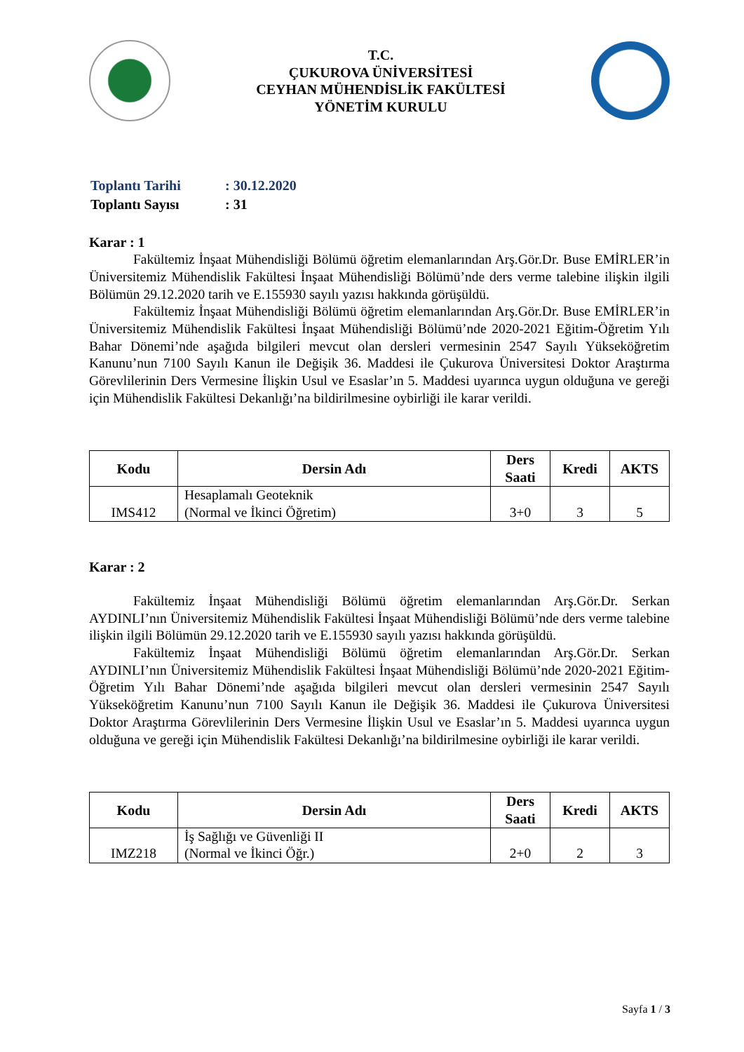T.C.
ÇUKUROVA ÜNİVERSİTESİ
CEYHAN MÜHENDİSLİK FAKÜLTESİ
YÖNETİM KURULU
| Toplantı Tarihi | : 30.12.2020 |
| Toplantı Sayısı | : 31 |
Karar : 1
Fakültemiz İnşaat Mühendisliği Bölümü öğretim elemanlarından Arş.Gör.Dr. Buse EMİRLER’in Üniversitemiz Mühendislik Fakültesi İnşaat Mühendisliği Bölümü’nde ders verme talebine ilişkin ilgili Bölümün 29.12.2020 tarih ve E.155930 sayılı yazısı hakkında görüşüldü.
Fakültemiz İnşaat Mühendisliği Bölümü öğretim elemanlarından Arş.Gör.Dr. Buse EMİRLER’in Üniversitemiz Mühendislik Fakültesi İnşaat Mühendisliği Bölümü’nde 2020-2021 Eğitim-Öğretim Yılı Bahar Dönemi’nde aşağıda bilgileri mevcut olan dersleri vermesinin 2547 Sayılı Yükseköğretim Kanunu’nun 7100 Sayılı Kanun ile Değişik 36. Maddesi ile Çukurova Üniversitesi Doktor Araştırma Görevlilerinin Ders Vermesine İlişkin Usul ve Esaslar’ın 5. Maddesi uyarınca uygun olduğuna ve gereği için Mühendislik Fakültesi Dekanlığı’na bildirilmesine oybirliği ile karar verildi.
| Kodu | Dersin Adı | Ders Saati | Kredi | AKTS |
| --- | --- | --- | --- | --- |
| IMS412 | Hesaplamalı Geoteknik (Normal ve İkinci Öğretim) | 3+0 | 3 | 5 |
Karar : 2
Fakültemiz İnşaat Mühendisliği Bölümü öğretim elemanlarından Arş.Gör.Dr. Serkan AYDINLI’nın Üniversitemiz Mühendislik Fakültesi İnşaat Mühendisliği Bölümü’nde ders verme talebine ilişkin ilgili Bölümün 29.12.2020 tarih ve E.155930 sayılı yazısı hakkında görüşüldü.
Fakültemiz İnşaat Mühendisliği Bölümü öğretim elemanlarından Arş.Gör.Dr. Serkan AYDINLI’nın Üniversitemiz Mühendislik Fakültesi İnşaat Mühendisliği Bölümü’nde 2020-2021 Eğitim-Öğretim Yılı Bahar Dönemi’nde aşağıda bilgileri mevcut olan dersleri vermesinin 2547 Sayılı Yükseköğretim Kanunu’nun 7100 Sayılı Kanun ile Değişik 36. Maddesi ile Çukurova Üniversitesi Doktor Araştırma Görevlilerinin Ders Vermesine İlişkin Usul ve Esaslar’ın 5. Maddesi uyarınca uygun olduğuna ve gereği için Mühendislik Fakültesi Dekanlığı’na bildirilmesine oybirliği ile karar verildi.
| Kodu | Dersin Adı | Ders Saati | Kredi | AKTS |
| --- | --- | --- | --- | --- |
| IMZ218 | İş Sağlığı ve Güvenliği II (Normal ve İkinci Öğr.) | 2+0 | 2 | 3 |
Sayfa 1 / 3